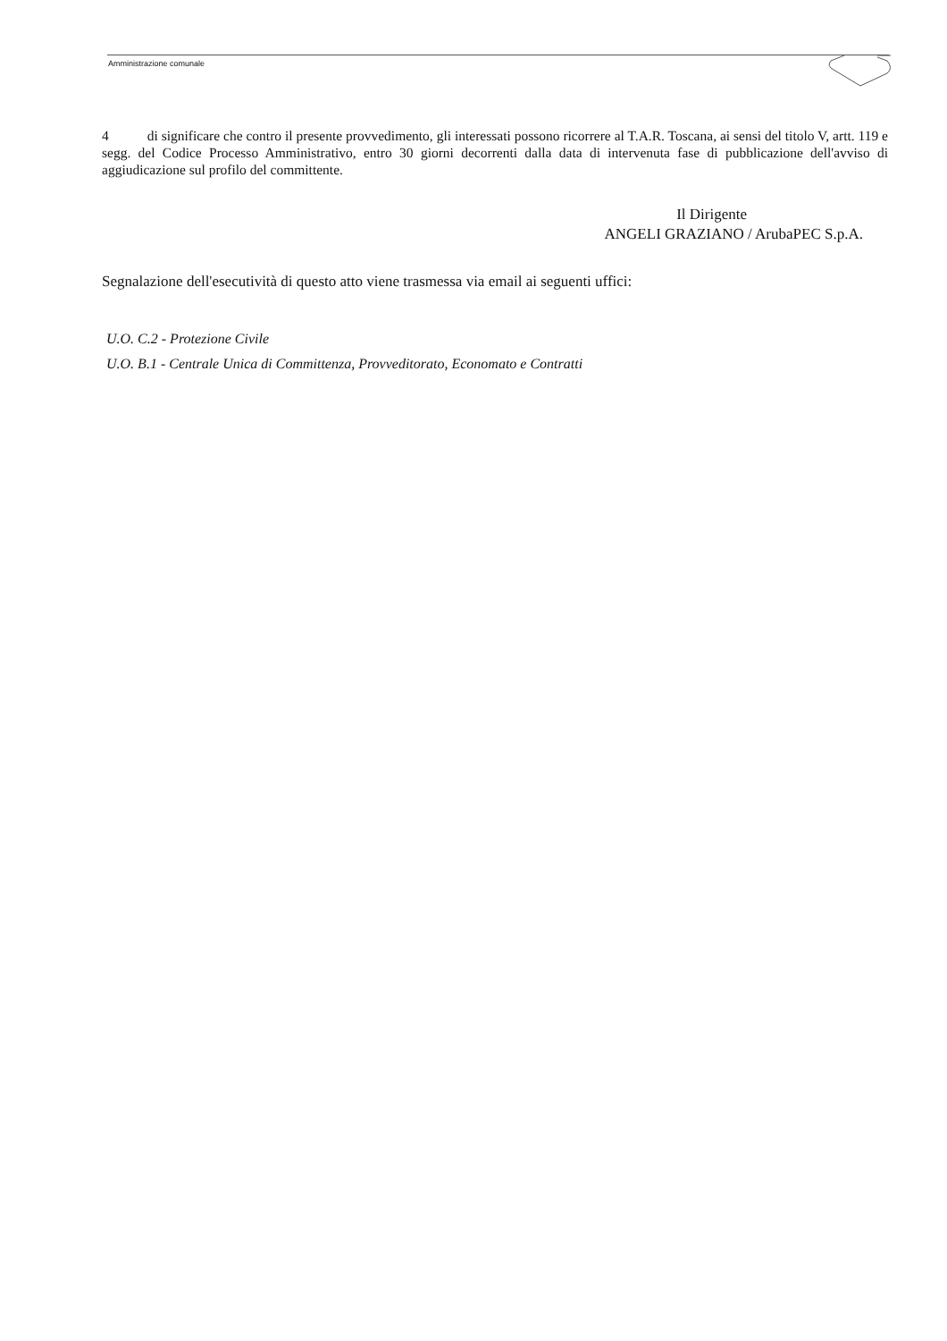Amministrazione comunale
4 di significare che contro il presente provvedimento, gli interessati possono ricorrere al T.A.R. Toscana, ai sensi del titolo V, artt. 119 e segg. del Codice Processo Amministrativo, entro 30 giorni decorrenti dalla data di intervenuta fase di pubblicazione dell'avviso di aggiudicazione sul profilo del committente.
Il Dirigente
ANGELI GRAZIANO / ArubaPEC S.p.A.
Segnalazione dell'esecutività di questo atto viene trasmessa via email ai seguenti uffici:
U.O. C.2 - Protezione Civile
U.O. B.1 - Centrale Unica di Committenza, Provveditorato, Economato e Contratti